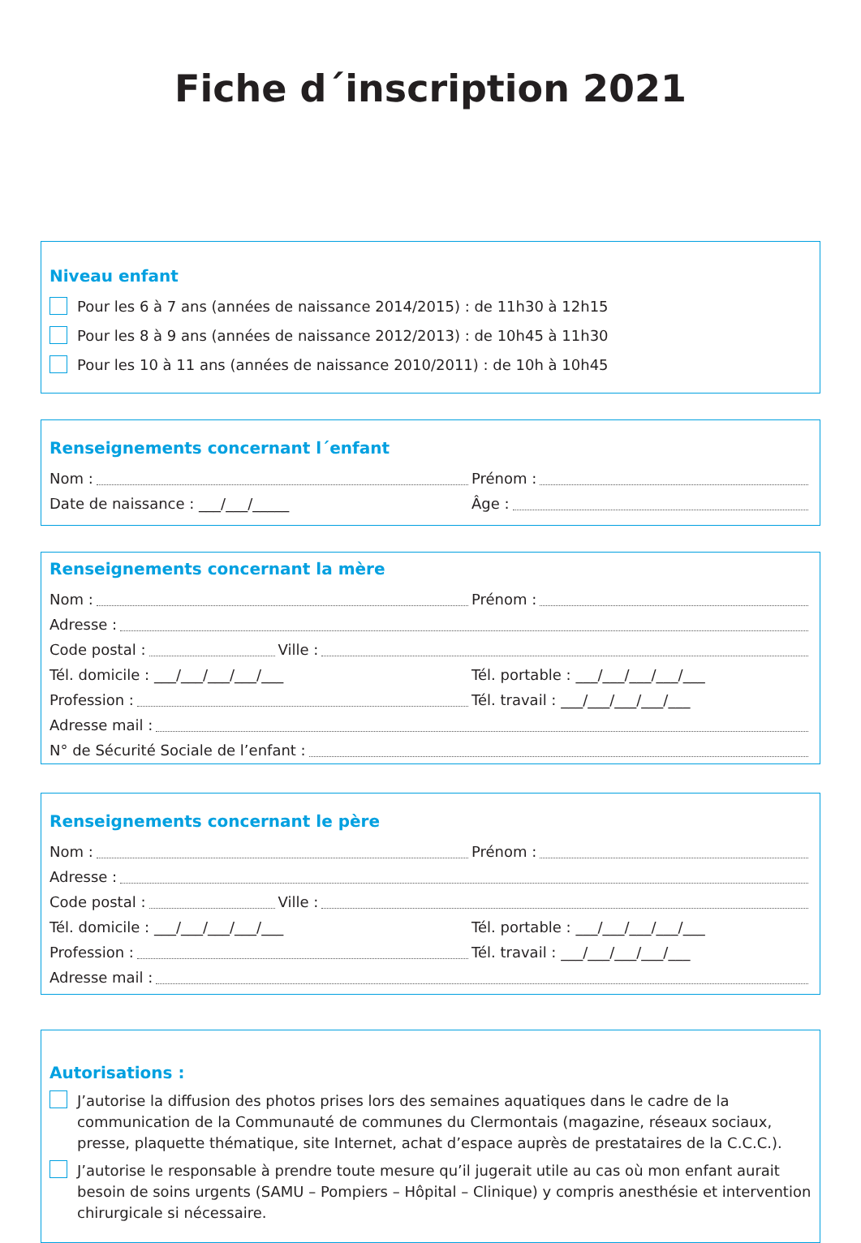Fiche d´inscription 2021
Niveau enfant
Pour les 6 à 7 ans (années de naissance 2014/2015) : de 11h30 à 12h15
Pour les 8 à 9 ans (années de naissance 2012/2013) : de 10h45 à 11h30
Pour les 10 à 11 ans (années de naissance 2010/2011) : de 10h à 10h45
Renseignements concernant l´enfant
Nom :
Prénom :
Date de naissance : ___/___/_____
Âge :
Renseignements concernant la mère
Nom :
Prénom :
Adresse :
Code postal : Ville :
Tél. domicile : ___/___/___/___/___
Tél. portable : ___/___/___/___/___
Profession :
Tél. travail : ___/___/___/___/___
Adresse mail :
N° de Sécurité Sociale de l’enfant :
Renseignements concernant le père
Nom :
Prénom :
Adresse :
Code postal : Ville :
Tél. domicile : ___/___/___/___/___
Tél. portable : ___/___/___/___/___
Profession :
Tél. travail : ___/___/___/___/___
Adresse mail :
Autorisations :
J’autorise la diffusion des photos prises lors des semaines aquatiques dans le cadre de la communication de la Communauté de communes du Clermontais (magazine, réseaux sociaux, presse, plaquette thématique, site Internet, achat d’espace auprès de prestataires de la C.C.C.).
J’autorise le responsable à prendre toute mesure qu’il jugerait utile au cas où mon enfant aurait besoin de soins urgents (SAMU – Pompiers – Hôpital – Clinique) y compris anesthésie et intervention chirurgicale si nécessaire.